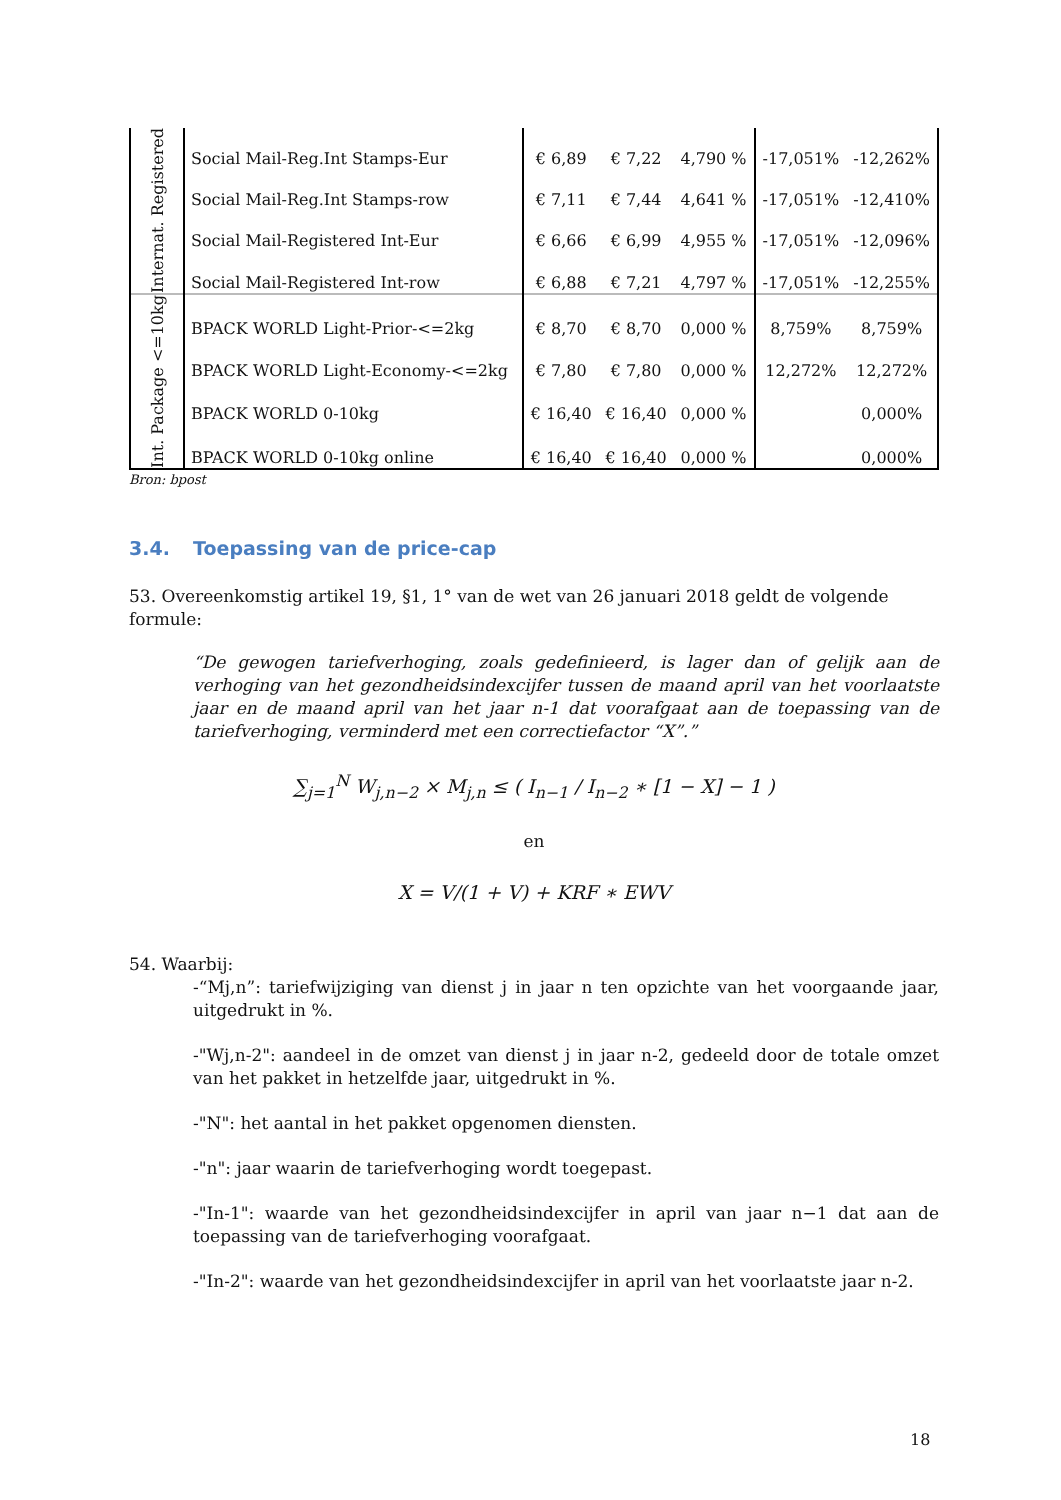| Internat. Registered | Social Mail-Reg.Int Stamps-Eur | € 6,89 | € 7,22 | 4,790 % | -17,051% | -12,262% |
| | Social Mail-Reg.Int Stamps-row | € 7,11 | € 7,44 | 4,641 % | -17,051% | -12,410% |
| | Social Mail-Registered Int-Eur | € 6,66 | € 6,99 | 4,955 % | -17,051% | -12,096% |
| | Social Mail-Registered Int-row | € 6,88 | € 7,21 | 4,797 % | -17,051% | -12,255% |
| Int. Package <=10kg | BPACK WORLD Light-Prior-<=2kg | € 8,70 | € 8,70 | 0,000 % | 8,759% | 8,759% |
| | BPACK WORLD Light-Economy-<=2kg | € 7,80 | € 7,80 | 0,000 % | 12,272% | 12,272% |
| | BPACK WORLD 0-10kg | € 16,40 | € 16,40 | 0,000 % | | 0,000% |
| | BPACK WORLD 0-10kg online | € 16,40 | € 16,40 | 0,000 % | | 0,000% |
Bron: bpost
3.4. Toepassing van de price-cap
53. Overeenkomstig artikel 19, §1, 1° van de wet van 26 januari 2018 geldt de volgende formule:
“De gewogen tariefverhoging, zoals gedefinieerd, is lager dan of gelijk aan de verhoging van het gezondheidsindexcijfer tussen de maand april van het voorlaatste jaar en de maand april van het jaar n-1 dat voorafgaat aan de toepassing van de tariefverhoging, verminderd met een correctiefactor “X”.”
∑<sub>j=1</sub><sup>N</sup> W<sub>j,n−2</sub> × M<sub>j,n</sub> ≤ ( I<sub>n−1</sub> / I<sub>n−2</sub> ∗ [1 − X] − 1 )
en
X = V/(1 + V) + KRF ∗ EWV
54. Waarbij:
-“Mj,n”: tariefwijziging van dienst j in jaar n ten opzichte van het voorgaande jaar, uitgedrukt in %.
-"Wj,n-2": aandeel in de omzet van dienst j in jaar n-2, gedeeld door de totale omzet van het pakket in hetzelfde jaar, uitgedrukt in %.
-"N": het aantal in het pakket opgenomen diensten.
-"n": jaar waarin de tariefverhoging wordt toegepast.
-"In-1": waarde van het gezondheidsindexcijfer in april van jaar n−1 dat aan de toepassing van de tariefverhoging voorafgaat.
-"In-2": waarde van het gezondheidsindexcijfer in april van het voorlaatste jaar n-2.
18